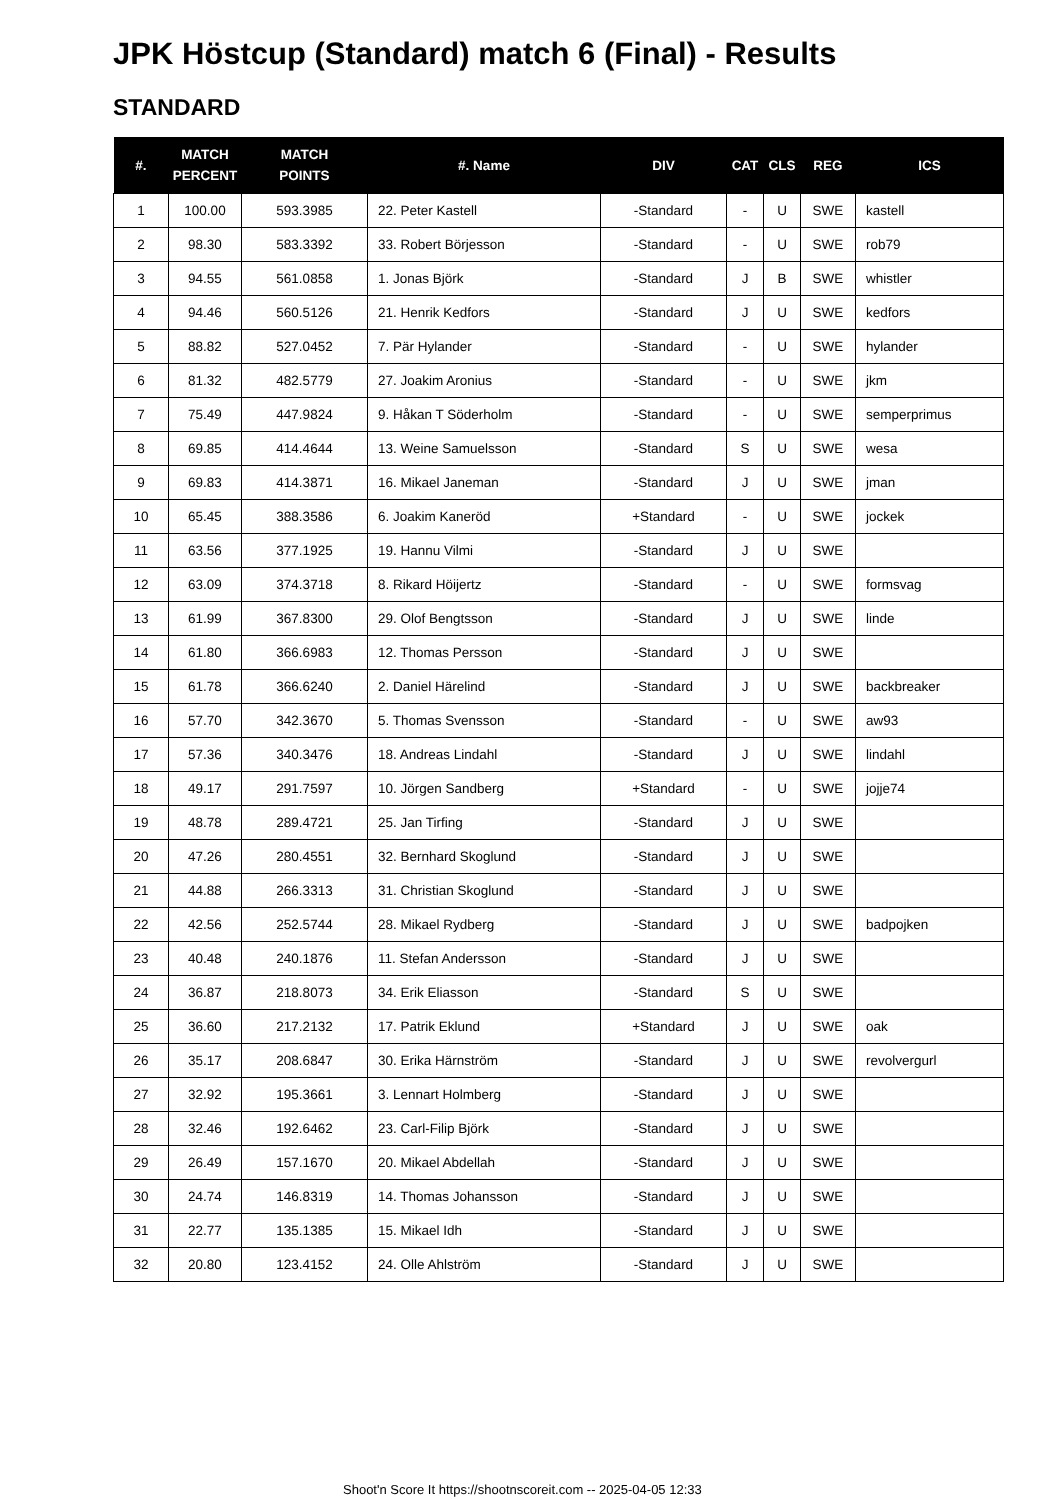JPK Höstcup (Standard) match 6 (Final) - Results
STANDARD
| #. | MATCH PERCENT | MATCH POINTS | #. Name | DIV | CAT | CLS | REG | ICS |
| --- | --- | --- | --- | --- | --- | --- | --- | --- |
| 1 | 100.00 | 593.3985 | 22. Peter Kastell | -Standard | - | U | SWE | kastell |
| 2 | 98.30 | 583.3392 | 33. Robert Börjesson | -Standard | - | U | SWE | rob79 |
| 3 | 94.55 | 561.0858 | 1. Jonas Björk | -Standard | J | B | SWE | whistler |
| 4 | 94.46 | 560.5126 | 21. Henrik Kedfors | -Standard | J | U | SWE | kedfors |
| 5 | 88.82 | 527.0452 | 7. Pär Hylander | -Standard | - | U | SWE | hylander |
| 6 | 81.32 | 482.5779 | 27. Joakim Aronius | -Standard | - | U | SWE | jkm |
| 7 | 75.49 | 447.9824 | 9. Håkan T Söderholm | -Standard | - | U | SWE | semperprimus |
| 8 | 69.85 | 414.4644 | 13. Weine Samuelsson | -Standard | S | U | SWE | wesa |
| 9 | 69.83 | 414.3871 | 16. Mikael Janeman | -Standard | J | U | SWE | jman |
| 10 | 65.45 | 388.3586 | 6. Joakim Kaneröd | +Standard | - | U | SWE | jockek |
| 11 | 63.56 | 377.1925 | 19. Hannu Vilmi | -Standard | J | U | SWE | |
| 12 | 63.09 | 374.3718 | 8. Rikard Höijertz | -Standard | - | U | SWE | formsvag |
| 13 | 61.99 | 367.8300 | 29. Olof Bengtsson | -Standard | J | U | SWE | linde |
| 14 | 61.80 | 366.6983 | 12. Thomas Persson | -Standard | J | U | SWE | |
| 15 | 61.78 | 366.6240 | 2. Daniel Härelind | -Standard | J | U | SWE | backbreaker |
| 16 | 57.70 | 342.3670 | 5. Thomas Svensson | -Standard | - | U | SWE | aw93 |
| 17 | 57.36 | 340.3476 | 18. Andreas Lindahl | -Standard | J | U | SWE | lindahl |
| 18 | 49.17 | 291.7597 | 10. Jörgen Sandberg | +Standard | - | U | SWE | jojje74 |
| 19 | 48.78 | 289.4721 | 25. Jan Tirfing | -Standard | J | U | SWE | |
| 20 | 47.26 | 280.4551 | 32. Bernhard Skoglund | -Standard | J | U | SWE | |
| 21 | 44.88 | 266.3313 | 31. Christian Skoglund | -Standard | J | U | SWE | |
| 22 | 42.56 | 252.5744 | 28. Mikael Rydberg | -Standard | J | U | SWE | badpojken |
| 23 | 40.48 | 240.1876 | 11. Stefan Andersson | -Standard | J | U | SWE | |
| 24 | 36.87 | 218.8073 | 34. Erik Eliasson | -Standard | S | U | SWE | |
| 25 | 36.60 | 217.2132 | 17. Patrik Eklund | +Standard | J | U | SWE | oak |
| 26 | 35.17 | 208.6847 | 30. Erika Härnström | -Standard | J | U | SWE | revolvergurl |
| 27 | 32.92 | 195.3661 | 3. Lennart Holmberg | -Standard | J | U | SWE | |
| 28 | 32.46 | 192.6462 | 23. Carl-Filip Björk | -Standard | J | U | SWE | |
| 29 | 26.49 | 157.1670 | 20. Mikael Abdellah | -Standard | J | U | SWE | |
| 30 | 24.74 | 146.8319 | 14. Thomas Johansson | -Standard | J | U | SWE | |
| 31 | 22.77 | 135.1385 | 15. Mikael Idh | -Standard | J | U | SWE | |
| 32 | 20.80 | 123.4152 | 24. Olle Ahlström | -Standard | J | U | SWE | |
Shoot'n Score It https://shootnscoreit.com -- 2025-04-05 12:33